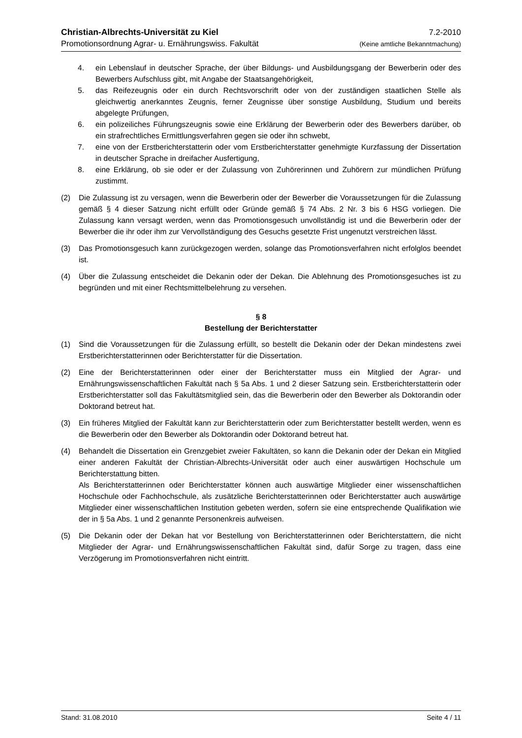Christian-Albrechts-Universität zu Kiel 7.2-2010
Promotionsordnung Agrar- u. Ernährungswiss. Fakultät (Keine amtliche Bekanntmachung)
4. ein Lebenslauf in deutscher Sprache, der über Bildungs- und Ausbildungsgang der Bewerberin oder des Bewerbers Aufschluss gibt, mit Angabe der Staatsangehörigkeit,
5. das Reifezeugnis oder ein durch Rechtsvorschrift oder von der zuständigen staatlichen Stelle als gleichwertig anerkanntes Zeugnis, ferner Zeugnisse über sonstige Ausbildung, Studium und bereits abgelegte Prüfungen,
6. ein polizeiliches Führungszeugnis sowie eine Erklärung der Bewerberin oder des Bewerbers darüber, ob ein strafrechtliches Ermittlungsverfahren gegen sie oder ihn schwebt,
7. eine von der Erstberichterstatterin oder vom Erstberichterstatter genehmigte Kurzfassung der Dissertation in deutscher Sprache in dreifacher Ausfertigung,
8. eine Erklärung, ob sie oder er der Zulassung von Zuhörerinnen und Zuhörern zur mündlichen Prüfung zustimmt.
(2) Die Zulassung ist zu versagen, wenn die Bewerberin oder der Bewerber die Voraussetzungen für die Zulassung gemäß § 4 dieser Satzung nicht erfüllt oder Gründe gemäß § 74 Abs. 2 Nr. 3 bis 6 HSG vorliegen. Die Zulassung kann versagt werden, wenn das Promotionsgesuch unvollständig ist und die Bewerberin oder der Bewerber die ihr oder ihm zur Vervollständigung des Gesuchs gesetzte Frist ungenutzt verstreichen lässt.
(3) Das Promotionsgesuch kann zurückgezogen werden, solange das Promotionsverfahren nicht erfolglos beendet ist.
(4) Über die Zulassung entscheidet die Dekanin oder der Dekan. Die Ablehnung des Promotionsgesuches ist zu begründen und mit einer Rechtsmittelbelehrung zu versehen.
§ 8
Bestellung der Berichterstatter
(1) Sind die Voraussetzungen für die Zulassung erfüllt, so bestellt die Dekanin oder der Dekan mindestens zwei Erstberichterstatterinnen oder Berichterstatter für die Dissertation.
(2) Eine der Berichterstatterinnen oder einer der Berichterstatter muss ein Mitglied der Agrar- und Ernährungswissenschaftlichen Fakultät nach § 5a Abs. 1 und 2 dieser Satzung sein. Erstberichterstatterin oder Erstberichterstatter soll das Fakultätsmitglied sein, das die Bewerberin oder den Bewerber als Doktorandin oder Doktorand betreut hat.
(3) Ein früheres Mitglied der Fakultät kann zur Berichterstatterin oder zum Berichterstatter bestellt werden, wenn es die Bewerberin oder den Bewerber als Doktorandin oder Doktorand betreut hat.
(4) Behandelt die Dissertation ein Grenzgebiet zweier Fakultäten, so kann die Dekanin oder der Dekan ein Mitglied einer anderen Fakultät der Christian-Albrechts-Universität oder auch einer auswärtigen Hochschule um Berichterstattung bitten.
Als Berichterstatterinnen oder Berichterstatter können auch auswärtige Mitglieder einer wissenschaftlichen Hochschule oder Fachhochschule, als zusätzliche Berichterstatterinnen oder Berichterstatter auch auswärtige Mitglieder einer wissenschaftlichen Institution gebeten werden, sofern sie eine entsprechende Qualifikation wie der in § 5a Abs. 1 und 2 genannte Personenkreis aufweisen.
(5) Die Dekanin oder der Dekan hat vor Bestellung von Berichterstatterinnen oder Berichterstattern, die nicht Mitglieder der Agrar- und Ernährungswissenschaftlichen Fakultät sind, dafür Sorge zu tragen, dass eine Verzögerung im Promotionsverfahren nicht eintritt.
Stand: 31.08.2010 Seite 4 / 11